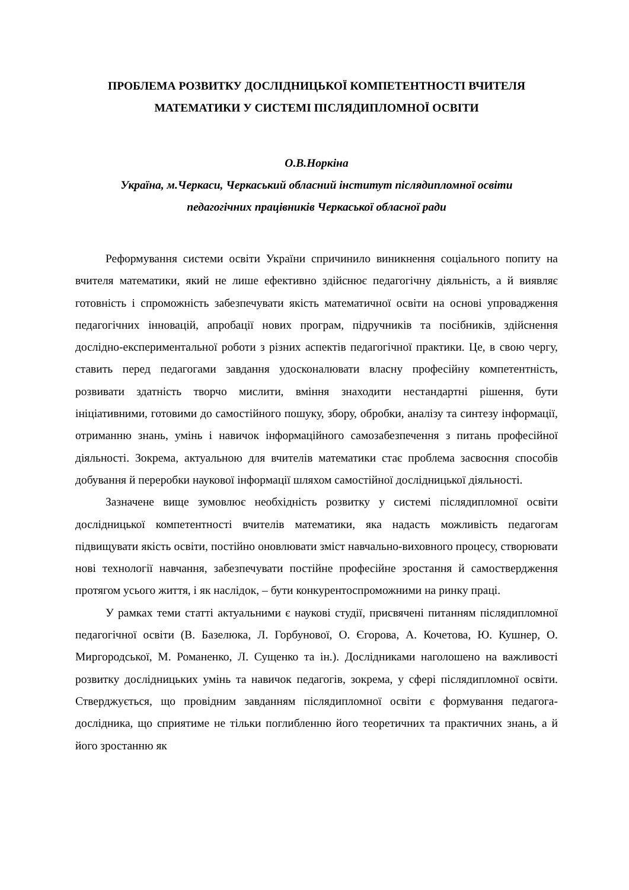ПРОБЛЕМА РОЗВИТКУ ДОСЛІДНИЦЬКОЇ КОМПЕТЕНТНОСТІ ВЧИТЕЛЯ
МАТЕМАТИКИ У СИСТЕМІ ПІСЛЯДИПЛОМНОЇ ОСВІТИ
О.В.Норкіна
Україна, м.Черкаси, Черкаський обласний інститут післядипломної освіти
педагогічних працівників Черкаської обласної ради
Реформування системи освіти України спричинило виникнення соціального попиту на вчителя математики, який не лише ефективно здійснює педагогічну діяльність, а й виявляє готовність і спроможність забезпечувати якість математичної освіти на основі упровадження педагогічних інновацій, апробації нових програм, підручників та посібників, здійснення дослідно-експериментальної роботи з різних аспектів педагогічної практики. Це, в свою чергу, ставить перед педагогами завдання удосконалювати власну професійну компетентність, розвивати здатність творчо мислити, вміння знаходити нестандартні рішення, бути ініціативними, готовими до самостійного пошуку, збору, обробки, аналізу та синтезу інформації, отриманню знань, умінь і навичок інформаційного самозабезпечення з питань професійної діяльності. Зокрема, актуальною для вчителів математики стає проблема засвоєння способів добування й переробки наукової інформації шляхом самостійної дослідницької діяльності.
Зазначене вище зумовлює необхідність розвитку у системі післядипломної освіти дослідницької компетентності вчителів математики, яка надасть можливість педагогам підвищувати якість освіти, постійно оновлювати зміст навчально-виховного процесу, створювати нові технології навчання, забезпечувати постійне професійне зростання й самоствердження протягом усього життя, і як наслідок, – бути конкурентоспроможними на ринку праці.
У рамках теми статті актуальними є наукові студії, присвячені питанням післядипломної педагогічної освіти (В. Базелюка, Л. Горбунової, О. Єгорова, А. Кочетова, Ю. Кушнер, О. Миргородської, М. Романенко, Л. Сущенко та ін.). Дослідниками наголошено на важливості розвитку дослідницьких умінь та навичок педагогів, зокрема, у сфері післядипломної освіти. Стверджується, що провідним завданням післядипломної освіти є формування педагога-дослідника, що сприятиме не тільки поглибленню його теоретичних та практичних знань, а й його зростанню як